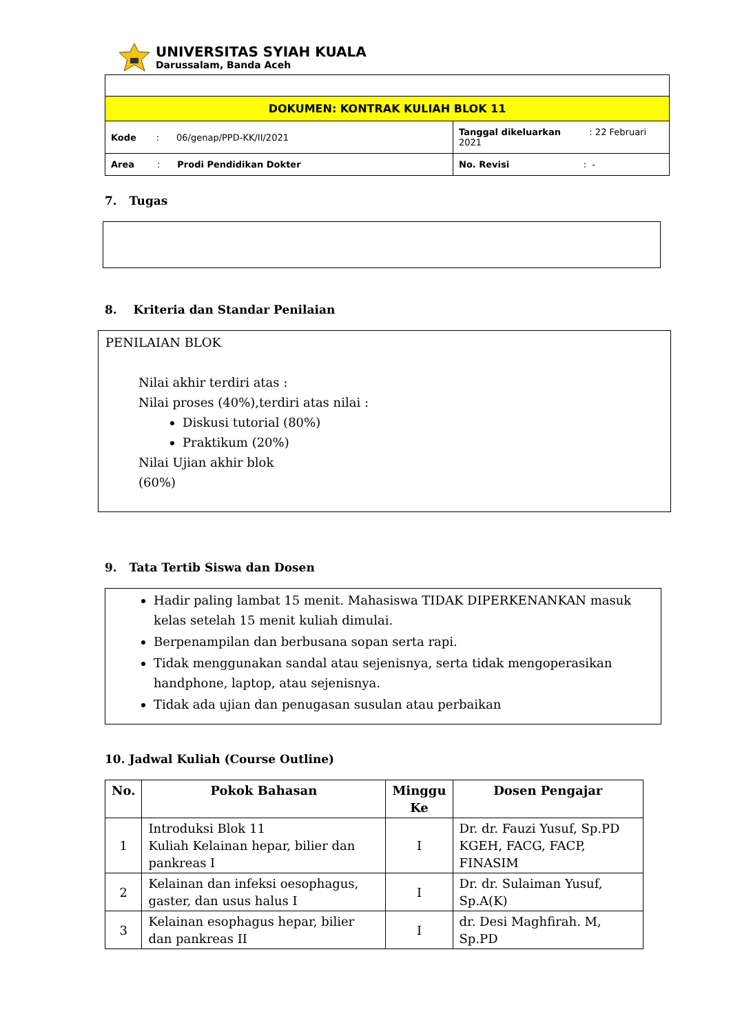UNIVERSITAS SYIAH KUALA
Darussalam, Banda Aceh
| DOKUMEN: KONTRAK KULIAH BLOK 11 | |
| Kode : 06/genap/PPD-KK/II/2021 | Tanggal dikeluarkan : 22 Februari 2021 |
| Area : Prodi Pendidikan Dokter | No. Revisi : - |
7. Tugas
8. Kriteria dan Standar Penilaian
PENILAIAN BLOK
Nilai akhir terdiri atas :
Nilai proses (40%),terdiri atas nilai :
Diskusi tutorial (80%)
Praktikum (20%)
Nilai Ujian akhir blok
(60%)
9. Tata Tertib Siswa dan Dosen
Hadir paling lambat 15 menit. Mahasiswa TIDAK DIPERKENANKAN masuk kelas setelah 15 menit kuliah dimulai.
Berpenampilan dan berbusana sopan serta rapi.
Tidak menggunakan sandal atau sejenisnya, serta tidak mengoperasikan handphone, laptop, atau sejenisnya.
Tidak ada ujian dan penugasan susulan atau perbaikan
10. Jadwal Kuliah (Course Outline)
| No. | Pokok Bahasan | Minggu Ke | Dosen Pengajar |
| --- | --- | --- | --- |
| 1 | Introduksi Blok 11 Kuliah Kelainan hepar, bilier dan pankreas I | I | Dr. dr. Fauzi Yusuf, Sp.PD KGEH, FACG, FACP, FINASIM |
| 2 | Kelainan dan infeksi oesophagus, gaster, dan usus halus I | I | Dr. dr. Sulaiman Yusuf, Sp.A(K) |
| 3 | Kelainan esophagus hepar, bilier dan pankreas II | I | dr. Desi Maghfirah. M, Sp.PD |